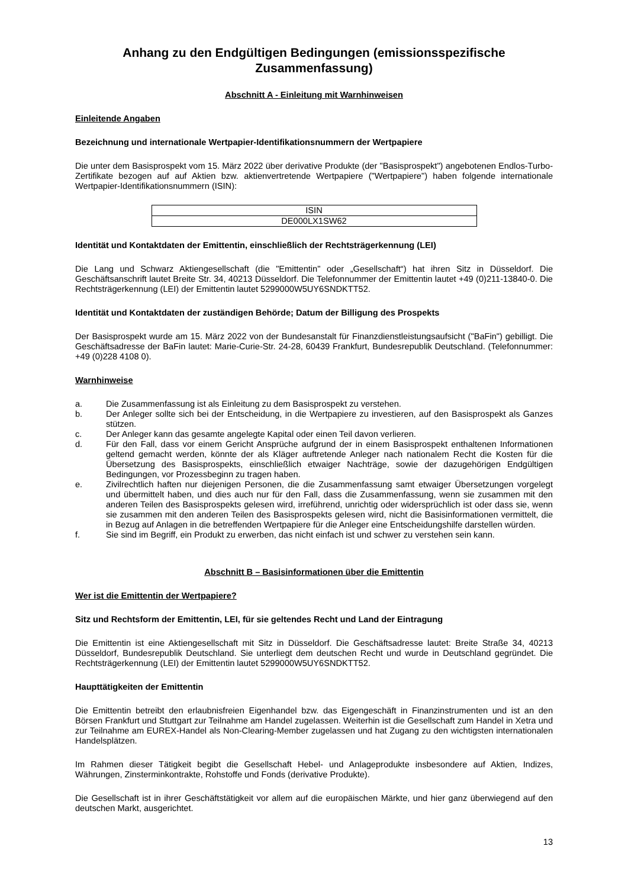Anhang zu den Endgültigen Bedingungen (emissionsspezifische Zusammenfassung)
Abschnitt A - Einleitung mit Warnhinweisen
Einleitende Angaben
Bezeichnung und internationale Wertpapier-Identifikationsnummern der Wertpapiere
Die unter dem Basisprospekt vom 15. März 2022 über derivative Produkte (der "Basisprospekt") angebotenen Endlos-Turbo-Zertifikate bezogen auf auf Aktien bzw. aktienvertretende Wertpapiere ("Wertpapiere") haben folgende internationale Wertpapier-Identifikationsnummern (ISIN):
| ISIN |
| --- |
| DE000LX1SW62 |
Identität und Kontaktdaten der Emittentin, einschließlich der Rechtsträgerkennung (LEI)
Die Lang und Schwarz Aktiengesellschaft (die "Emittentin" oder „Gesellschaft“) hat ihren Sitz in Düsseldorf. Die Geschäftsanschrift lautet Breite Str. 34, 40213 Düsseldorf. Die Telefonnummer der Emittentin lautet +49 (0)211-13840-0. Die Rechtsträgerkennung (LEI) der Emittentin lautet 5299000W5UY6SNDKTT52.
Identität und Kontaktdaten der zuständigen Behörde; Datum der Billigung des Prospekts
Der Basisprospekt wurde am 15. März 2022 von der Bundesanstalt für Finanzdienstleistungsaufsicht ("BaFin") gebilligt. Die Geschäftsadresse der BaFin lautet: Marie-Curie-Str. 24-28, 60439 Frankfurt, Bundesrepublik Deutschland. (Telefonnummer: +49 (0)228 4108 0).
Warnhinweise
a. Die Zusammenfassung ist als Einleitung zu dem Basisprospekt zu verstehen.
b. Der Anleger sollte sich bei der Entscheidung, in die Wertpapiere zu investieren, auf den Basisprospekt als Ganzes stützen.
c. Der Anleger kann das gesamte angelegte Kapital oder einen Teil davon verlieren.
d. Für den Fall, dass vor einem Gericht Ansprüche aufgrund der in einem Basisprospekt enthaltenen Informationen geltend gemacht werden, könnte der als Kläger auftretende Anleger nach nationalem Recht die Kosten für die Übersetzung des Basisprospekts, einschließlich etwaiger Nachträge, sowie der dazugehörigen Endgültigen Bedingungen, vor Prozessbeginn zu tragen haben.
e. Zivilrechtlich haften nur diejenigen Personen, die die Zusammenfassung samt etwaiger Übersetzungen vorgelegt und übermittelt haben, und dies auch nur für den Fall, dass die Zusammenfassung, wenn sie zusammen mit den anderen Teilen des Basisprospekts gelesen wird, irreführend, unrichtig oder widersprüchlich ist oder dass sie, wenn sie zusammen mit den anderen Teilen des Basisprospekts gelesen wird, nicht die Basisinformationen vermittelt, die in Bezug auf Anlagen in die betreffenden Wertpapiere für die Anleger eine Entscheidungshilfe darstellen würden.
f. Sie sind im Begriff, ein Produkt zu erwerben, das nicht einfach ist und schwer zu verstehen sein kann.
Abschnitt B – Basisinformationen über die Emittentin
Wer ist die Emittentin der Wertpapiere?
Sitz und Rechtsform der Emittentin, LEI, für sie geltendes Recht und Land der Eintragung
Die Emittentin ist eine Aktiengesellschaft mit Sitz in Düsseldorf. Die Geschäftsadresse lautet: Breite Straße 34, 40213 Düsseldorf, Bundesrepublik Deutschland. Sie unterliegt dem deutschen Recht und wurde in Deutschland gegründet. Die Rechtsträgerkennung (LEI) der Emittentin lautet 5299000W5UY6SNDKTT52.
Haupttätigkeiten der Emittentin
Die Emittentin betreibt den erlaubnisfreien Eigenhandel bzw. das Eigengeschäft in Finanzinstrumenten und ist an den Börsen Frankfurt und Stuttgart zur Teilnahme am Handel zugelassen. Weiterhin ist die Gesellschaft zum Handel in Xetra und zur Teilnahme am EUREX-Handel als Non-Clearing-Member zugelassen und hat Zugang zu den wichtigsten internationalen Handelsplätzen.
Im Rahmen dieser Tätigkeit begibt die Gesellschaft Hebel- und Anlageprodukte insbesondere auf Aktien, Indizes, Währungen, Zinsterminkontrakte, Rohstoffe und Fonds (derivative Produkte).
Die Gesellschaft ist in ihrer Geschäftstätigkeit vor allem auf die europäischen Märkte, und hier ganz überwiegend auf den deutschen Markt, ausgerichtet.
13